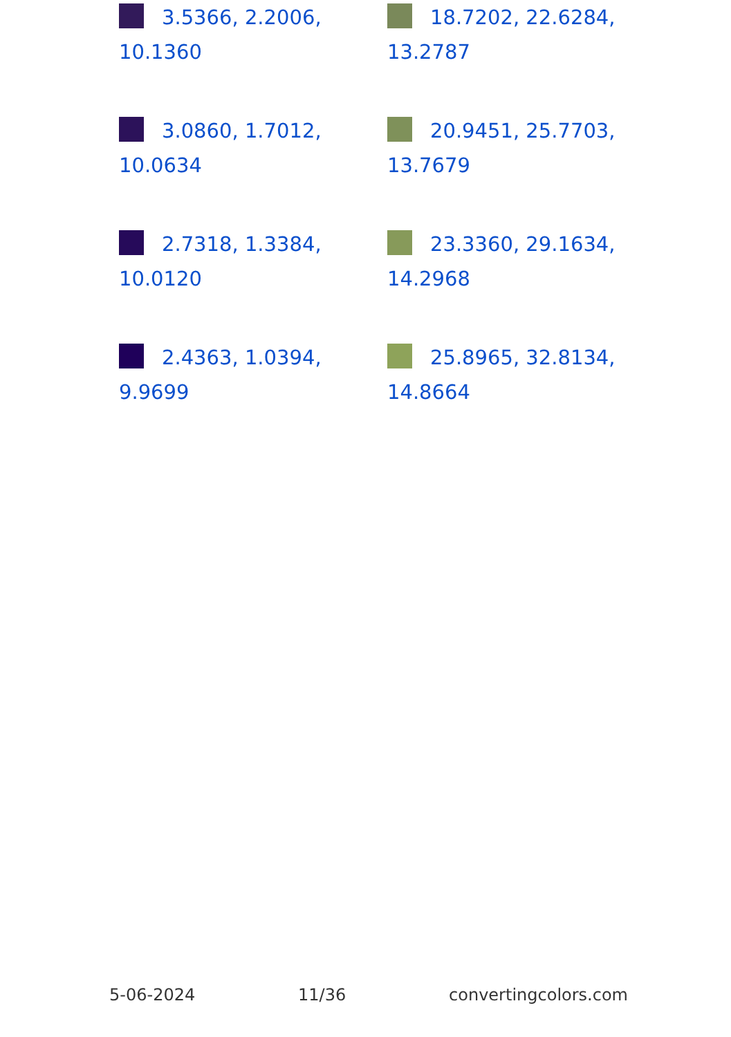3.5366, 2.2006, 10.1360
18.7202, 22.6284, 13.2787
3.0860, 1.7012, 10.0634
20.9451, 25.7703, 13.7679
2.7318, 1.3384, 10.0120
23.3360, 29.1634, 14.2968
2.4363, 1.0394, 9.9699
25.8965, 32.8134, 14.8664
5-06-2024 11/36 convertingcolors.com